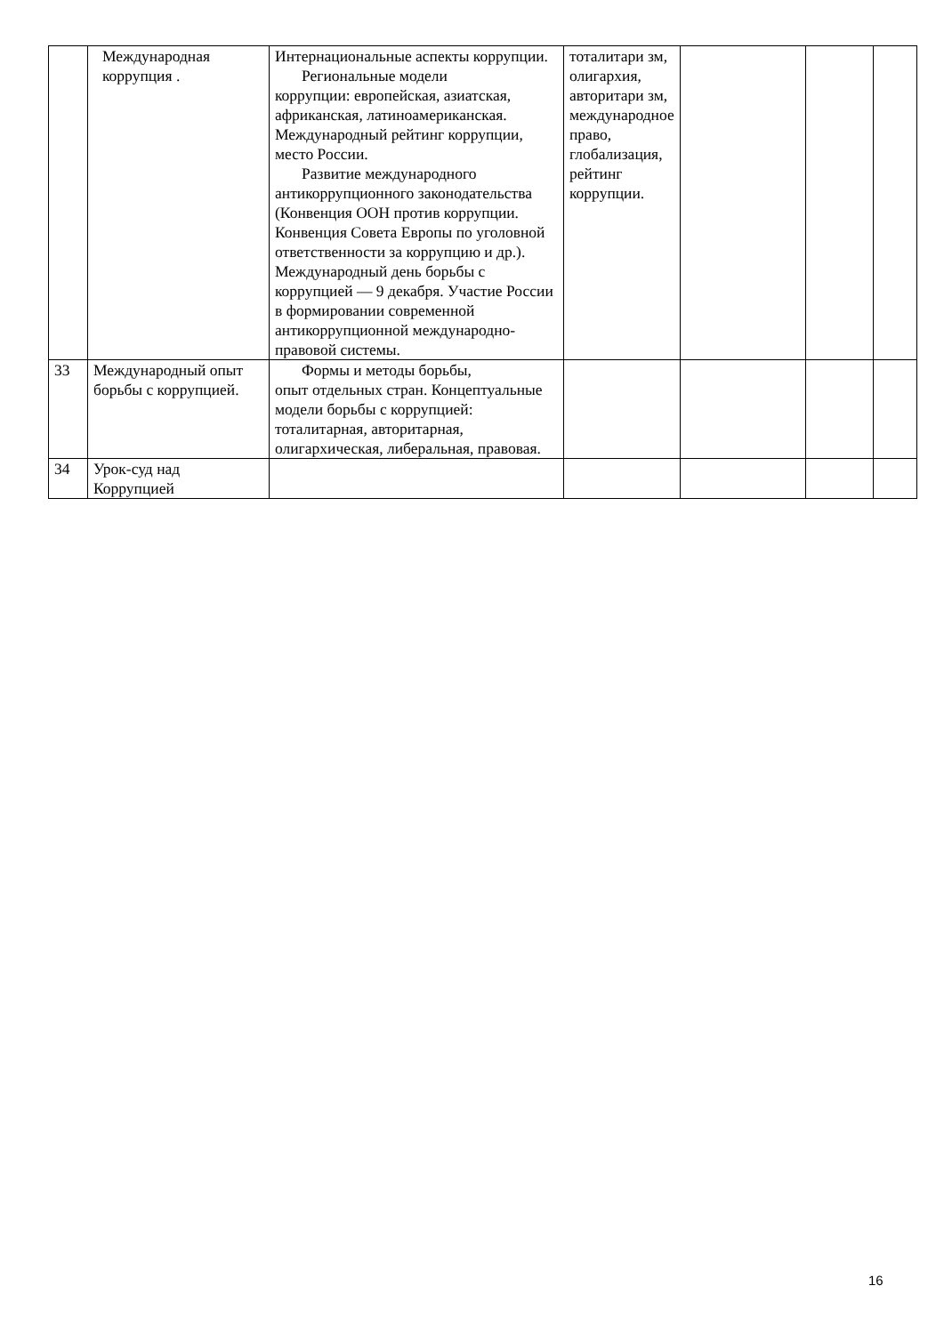| | Международная коррупция . | Интернациональные аспекты коррупции. Региональные модели коррупции: европейская, азиатская, африканская, латиноамериканская. Международный рейтинг коррупции, место России. Развитие международного антикоррупционного законодательства (Конвенция ООН против коррупции. Конвенция Совета Европы по уголовной ответственности за коррупцию и др.). Международный день борьбы с коррупцией — 9 декабря. Участие России в формировании современной антикоррупционной международно-правовой системы. | тоталитари зм, олигархия, авторитари зм, международное право, глобализация, рейтинг коррупции. | | | |
| 33 | Международный опыт борьбы с коррупцией. | Формы и методы борьбы, опыт отдельных стран. Концептуальные модели борьбы с коррупцией: тоталитарная, авторитарная, олигархическая, либеральная, правовая. | | | | |
| 34 | Урок-суд над Коррупцией | | | | | |
16